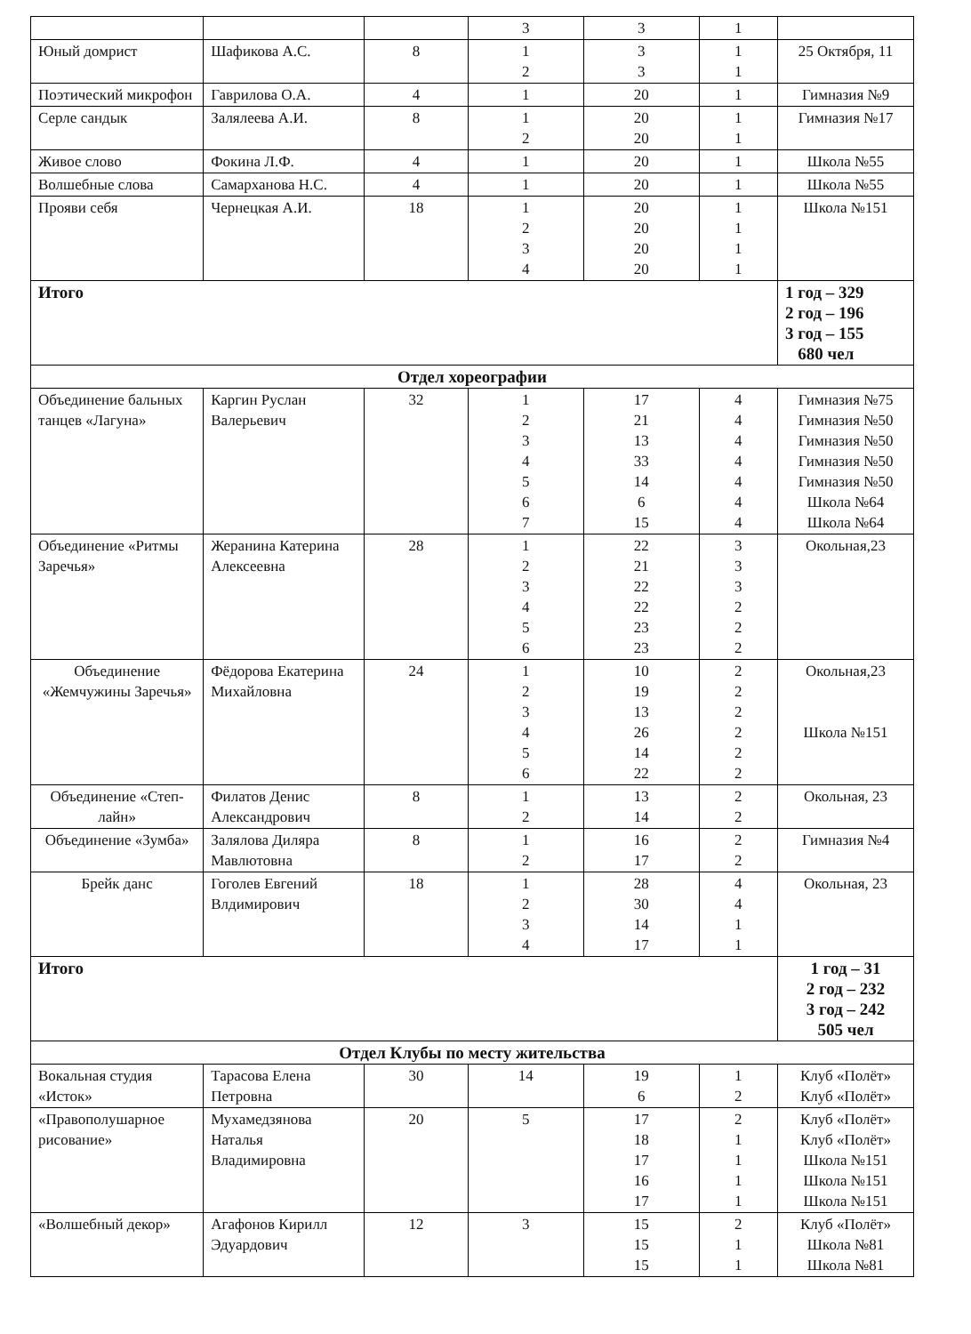| | | | 3 | 3 | 1 | |
| Юный домрист | Шафикова А.С. | 8 | 1 2 | 3 3 | 1 1 | 25 Октября, 11 |
| Поэтический микрофон | Гаврилова О.А. | 4 | 1 | 20 | 1 | Гимназия №9 |
| Серле сандык | Залялеева А.И. | 8 | 1 2 | 20 20 | 1 1 | Гимназия №17 |
| Живое слово | Фокина Л.Ф. | 4 | 1 | 20 | 1 | Школа №55 |
| Волшебные слова | Самарханова Н.С. | 4 | 1 | 20 | 1 | Школа №55 |
| Прояви себя | Чернецкая А.И. | 18 | 1 2 3 4 | 20 20 20 20 | 1 1 1 1 | Школа №151 |
| Итого | | | | | | 1 год – 329 2 год – 196 3 год – 155 680 чел |
| Отдел хореографии | | | | | | |
| Объединение бальных танцев «Лагуна» | Каргин Руслан Валерьевич | 32 | 1 2 3 4 5 6 7 | 17 21 13 33 14 6 15 | 4 4 4 4 4 4 4 | Гимназия №75 Гимназия №50 Гимназия №50 Гимназия №50 Гимназия №50 Школа №64 Школа №64 |
| Объединение «Ритмы Заречья» | Жеранина Катерина Алексеевна | 28 | 1 2 3 4 5 6 | 22 21 22 22 23 23 | 3 3 3 2 2 2 | Окольная,23 |
| Объединение «Жемчужины Заречья» | Фёдорова Екатерина Михайловна | 24 | 1 2 3 4 5 6 | 10 19 13 26 14 22 | 2 2 2 2 2 2 | Окольная,23 Школа №151 |
| Объединение «Степ-лайн» | Филатов Денис Александрович | 8 | 1 2 | 13 14 | 2 2 | Окольная, 23 |
| Объединение «Зумба» | Залялова Диляра Мавлютовна | 8 | 1 2 | 16 17 | 2 2 | Гимназия №4 |
| Брейк данс | Гоголев Евгений Влдимирович | 18 | 1 2 3 4 | 28 30 14 17 | 4 4 1 1 | Окольная, 23 |
| Итого | | | | | | 1 год – 31 2 год – 232 3 год – 242 505 чел |
| Отдел Клубы по месту жительства | | | | | | |
| Вокальная студия «Исток» | Тарасова Елена Петровна | 30 | 14 | 19 6 | 1 2 | Клуб «Полёт» Клуб «Полёт» |
| «Правополушарное рисование» | Мухамедзянова Наталья Владимировна | 20 | 5 | 17 18 17 16 17 | 2 1 1 1 1 | Клуб «Полёт» Клуб «Полёт» Школа №151 Школа №151 Школа №151 |
| «Волшебный декор» | Агафонов Кирилл Эдуардович | 12 | 3 | 15 15 15 | 2 1 1 | Клуб «Полёт» Школа №81 Школа №81 |